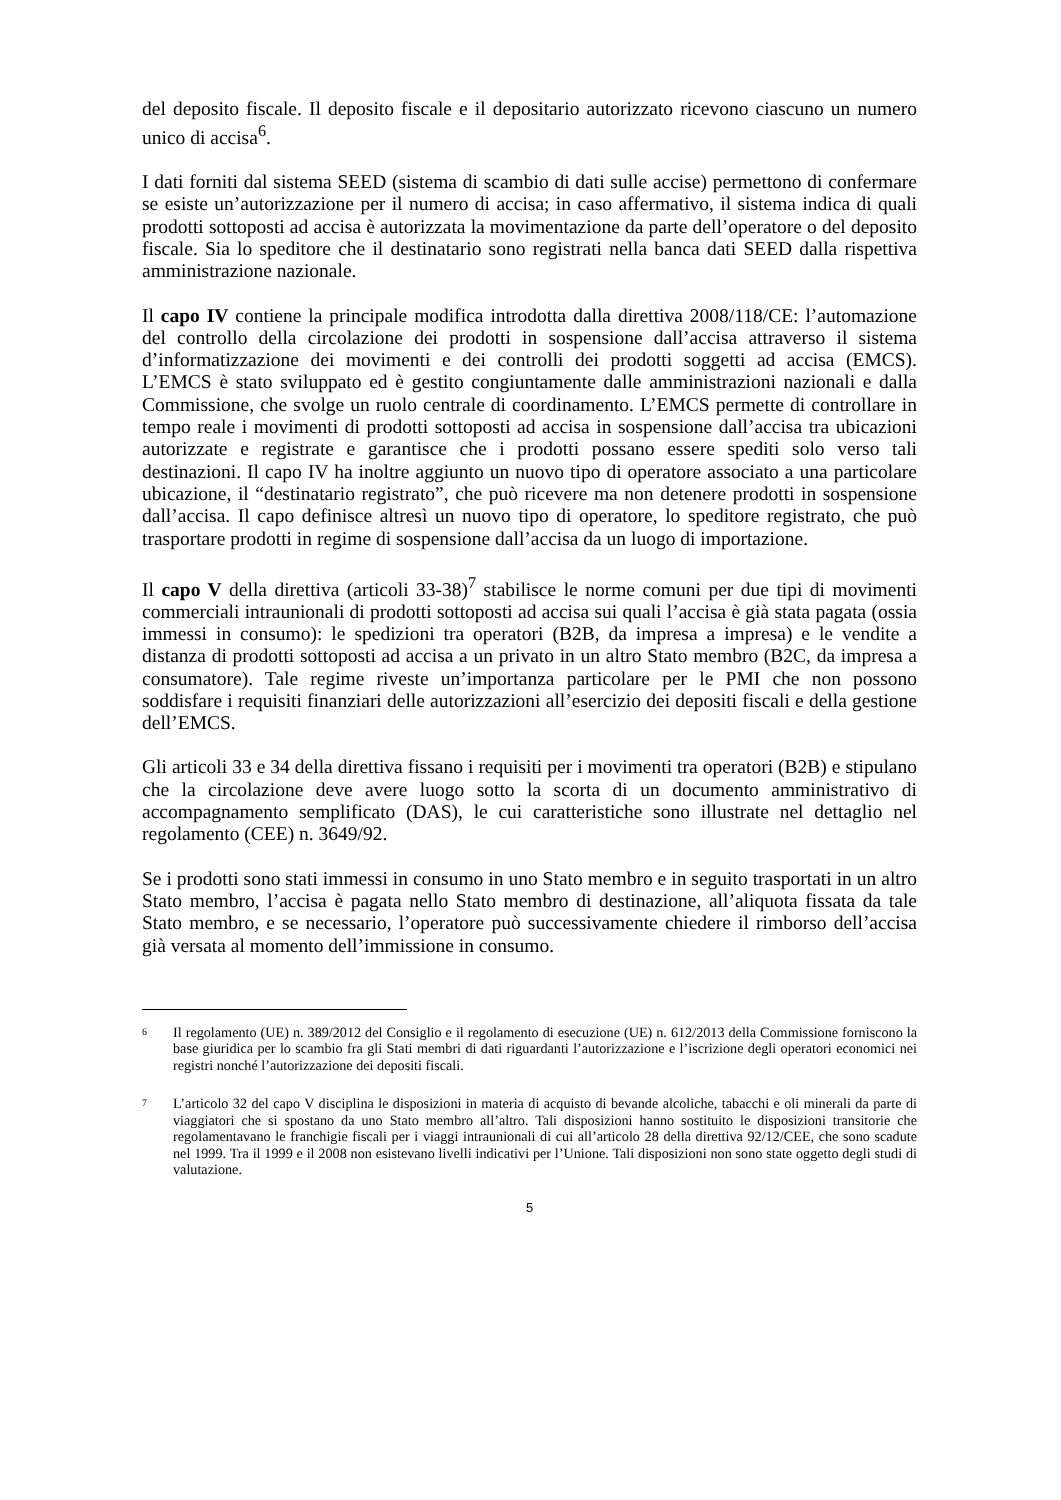del deposito fiscale. Il deposito fiscale e il depositario autorizzato ricevono ciascuno un numero unico di accisa<sup>6</sup>.
I dati forniti dal sistema SEED (sistema di scambio di dati sulle accise) permettono di confermare se esiste un’autorizzazione per il numero di accisa; in caso affermativo, il sistema indica di quali prodotti sottoposti ad accisa è autorizzata la movimentazione da parte dell’operatore o del deposito fiscale. Sia lo speditore che il destinatario sono registrati nella banca dati SEED dalla rispettiva amministrazione nazionale.
Il capo IV contiene la principale modifica introdotta dalla direttiva 2008/118/CE: l’automazione del controllo della circolazione dei prodotti in sospensione dall’accisa attraverso il sistema d’informatizzazione dei movimenti e dei controlli dei prodotti soggetti ad accisa (EMCS). L’EMCS è stato sviluppato ed è gestito congiuntamente dalle amministrazioni nazionali e dalla Commissione, che svolge un ruolo centrale di coordinamento. L’EMCS permette di controllare in tempo reale i movimenti di prodotti sottoposti ad accisa in sospensione dall’accisa tra ubicazioni autorizzate e registrate e garantisce che i prodotti possano essere spediti solo verso tali destinazioni. Il capo IV ha inoltre aggiunto un nuovo tipo di operatore associato a una particolare ubicazione, il “destinatario registrato”, che può ricevere ma non detenere prodotti in sospensione dall’accisa. Il capo definisce altresì un nuovo tipo di operatore, lo speditore registrato, che può trasportare prodotti in regime di sospensione dall’accisa da un luogo di importazione.
Il capo V della direttiva (articoli 33-38)<sup>7</sup> stabilisce le norme comuni per due tipi di movimenti commerciali intraunionali di prodotti sottoposti ad accisa sui quali l’accisa è già stata pagata (ossia immessi in consumo): le spedizioni tra operatori (B2B, da impresa a impresa) e le vendite a distanza di prodotti sottoposti ad accisa a un privato in un altro Stato membro (B2C, da impresa a consumatore). Tale regime riveste un’importanza particolare per le PMI che non possono soddisfare i requisiti finanziari delle autorizzazioni all’esercizio dei depositi fiscali e della gestione dell’EMCS.
Gli articoli 33 e 34 della direttiva fissano i requisiti per i movimenti tra operatori (B2B) e stipulano che la circolazione deve avere luogo sotto la scorta di un documento amministrativo di accompagnamento semplificato (DAS), le cui caratteristiche sono illustrate nel dettaglio nel regolamento (CEE) n. 3649/92.
Se i prodotti sono stati immessi in consumo in uno Stato membro e in seguito trasportati in un altro Stato membro, l’accisa è pagata nello Stato membro di destinazione, all’aliquota fissata da tale Stato membro, e se necessario, l’operatore può successivamente chiedere il rimborso dell’accisa già versata al momento dell’immissione in consumo.
<sup>6</sup> Il regolamento (UE) n. 389/2012 del Consiglio e il regolamento di esecuzione (UE) n. 612/2013 della Commissione forniscono la base giuridica per lo scambio fra gli Stati membri di dati riguardanti l’autorizzazione e l’iscrizione degli operatori economici nei registri nonché l’autorizzazione dei depositi fiscali.
<sup>7</sup> L’articolo 32 del capo V disciplina le disposizioni in materia di acquisto di bevande alcoliche, tabacchi e oli minerali da parte di viaggiatori che si spostano da uno Stato membro all’altro. Tali disposizioni hanno sostituito le disposizioni transitorie che regolamentavano le franchigie fiscali per i viaggi intraunionali di cui all’articolo 28 della direttiva 92/12/CEE, che sono scadute nel 1999. Tra il 1999 e il 2008 non esistevano livelli indicativi per l’Unione. Tali disposizioni non sono state oggetto degli studi di valutazione.
5